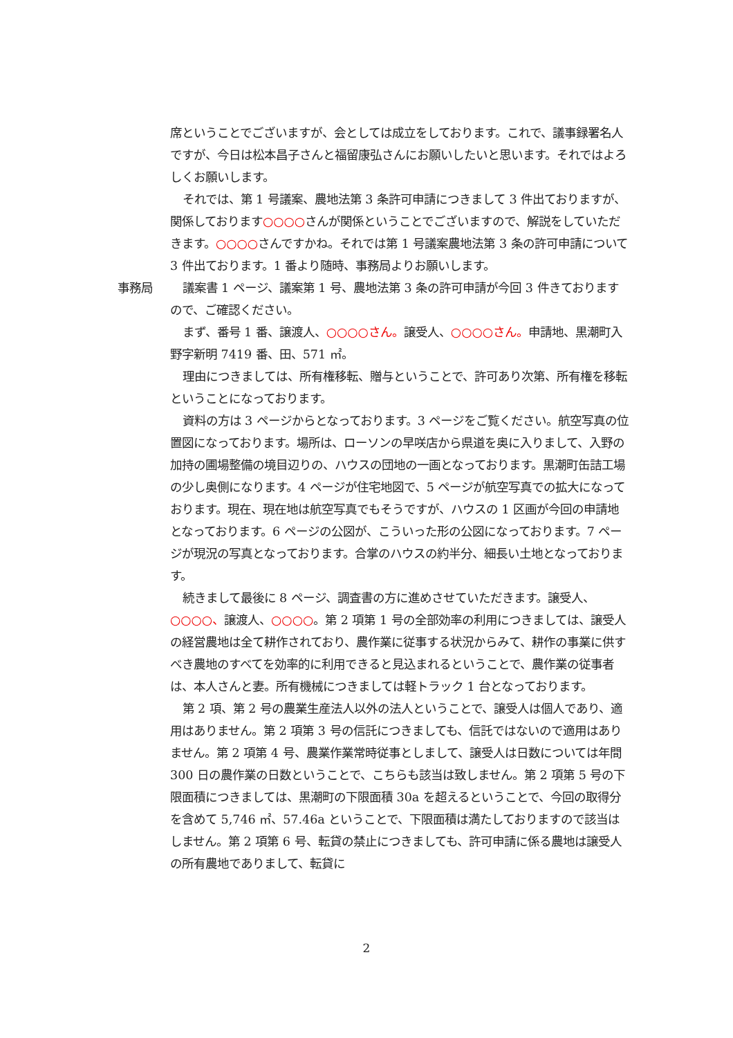席ということでございますが、会としては成立をしております。これで、議事録署名人ですが、今日は松本昌子さんと福留康弘さんにお願いしたいと思います。それではよろしくお願いします。
それでは、第 1 号議案、農地法第 3 条許可申請につきまして 3 件出ておりますが、関係しております○○○○さんが関係ということでございますので、解説をしていただきます。○○○○さんですかね。それでは第 1 号議案農地法第 3 条の許可申請について 3 件出ております。1 番より随時、事務局よりお願いします。
事務局 議案書 1 ページ、議案第 1 号、農地法第 3 条の許可申請が今回 3 件きておりますので、ご確認ください。
まず、番号 1 番、譲渡人、○○○○さん。譲受人、○○○○さん。申請地、黒潮町入野字新明 7419 番、田、571 ㎡。
理由につきましては、所有権移転、贈与ということで、許可あり次第、所有権を移転ということになっております。
資料の方は 3 ページからとなっております。3 ページをご覧ください。航空写真の位置図になっております。場所は、ローソンの早咲店から県道を奥に入りまして、入野の加持の圃場整備の境目辺りの、ハウスの団地の一画となっております。黒潮町缶詰工場の少し奥側になります。4 ページが住宅地図で、5 ページが航空写真での拡大になっております。現在、現在地は航空写真でもそうですが、ハウスの 1 区画が今回の申請地となっております。6 ページの公図が、こういった形の公図になっております。7 ページが現況の写真となっております。合掌のハウスの約半分、細長い土地となっております。
続きまして最後に 8 ページ、調査書の方に進めさせていただきます。譲受人、○○○○、譲渡人、○○○○。第 2 項第 1 号の全部効率の利用につきましては、譲受人の経営農地は全て耕作されており、農作業に従事する状況からみて、耕作の事業に供すべき農地のすべてを効率的に利用できると見込まれるということで、農作業の従事者は、本人さんと妻。所有機械につきましては軽トラック 1 台となっております。
第 2 項、第 2 号の農業生産法人以外の法人ということで、譲受人は個人であり、適用はありません。第 2 項第 3 号の信託につきましても、信託ではないので適用はありません。第 2 項第 4 号、農業作業常時従事としまして、譲受人は日数については年間 300 日の農作業の日数ということで、こちらも該当は致しません。第 2 項第 5 号の下限面積につきましては、黒潮町の下限面積 30a を超えるということで、今回の取得分を含めて 5,746 ㎡、57.46a ということで、下限面積は満たしておりますので該当はしません。第 2 項第 6 号、転貸の禁止につきましても、許可申請に係る農地は譲受人の所有農地でありまして、転貸に
2